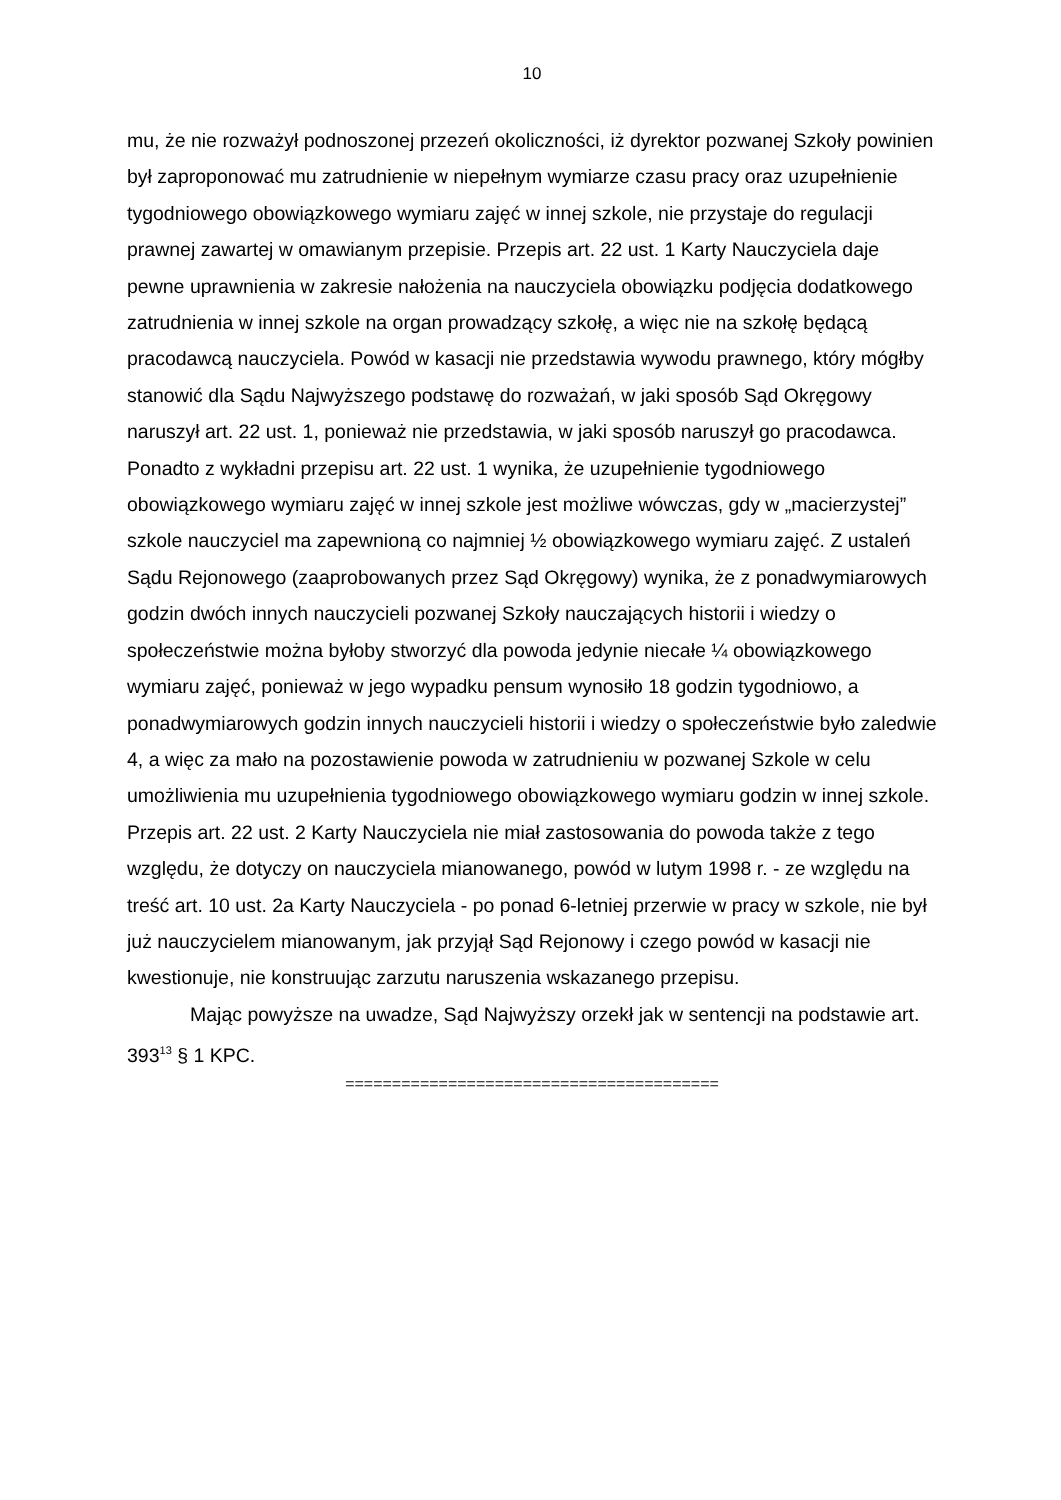10
mu, że nie rozważył podnoszonej przezeń okoliczności, iż dyrektor pozwanej Szkoły powinien był zaproponować mu zatrudnienie w niepełnym wymiarze czasu pracy oraz uzupełnienie tygodniowego obowiązkowego wymiaru zajęć w innej szkole, nie przystaje do regulacji prawnej zawartej w omawianym przepisie. Przepis art. 22 ust. 1 Karty Nauczyciela daje pewne uprawnienia w zakresie nałożenia na nauczyciela obowiązku podjęcia dodatkowego zatrudnienia w innej szkole na organ prowadzący szkołę, a więc nie na szkołę będącą pracodawcą nauczyciela. Powód w kasacji nie przedstawia wywodu prawnego, który mógłby stanowić dla Sądu Najwyższego podstawę do rozważań, w jaki sposób Sąd Okręgowy naruszył art. 22 ust. 1, ponieważ nie przedstawia, w jaki sposób naruszył go pracodawca. Ponadto z wykładni przepisu art. 22 ust. 1 wynika, że uzupełnienie tygodniowego obowiązkowego wymiaru zajęć w innej szkole jest możliwe wówczas, gdy w „macierzystej” szkole nauczyciel ma zapewnioną co najmniej ½ obowiązkowego wymiaru zajęć. Z ustaleń Sądu Rejonowego (zaaprobowanych przez Sąd Okręgowy) wynika, że z ponadwymiarowych godzin dwóch innych nauczycieli pozwanej Szkoły nauczających historii i wiedzy o społeczeństwie można byłoby stworzyć dla powoda jedynie niecałe ¼ obowiązkowego wymiaru zajęć, ponieważ w jego wypadku pensum wynosiło 18 godzin tygodniowo, a ponadwymiarowych godzin innych nauczycieli historii i wiedzy o społeczeństwie było zaledwie 4, a więc za mało na pozostawienie powoda w zatrudnieniu w pozwanej Szkole w celu umożliwienia mu uzupełnienia tygodniowego obowiązkowego wymiaru godzin w innej szkole. Przepis art. 22 ust. 2 Karty Nauczyciela nie miał zastosowania do powoda także z tego względu, że dotyczy on nauczyciela mianowanego, powód w lutym 1998 r. - ze względu na treść art. 10 ust. 2a Karty Nauczyciela - po ponad 6-letniej przerwie w pracy w szkole, nie był już nauczycielem mianowanym, jak przyjął Sąd Rejonowy i czego powód w kasacji nie kwestionuje, nie konstruując zarzutu naruszenia wskazanego przepisu.
Mając powyższe na uwadze, Sąd Najwyższy orzekł jak w sentencji na podstawie art. 393<sup>13</sup> § 1 KPC.
========================================